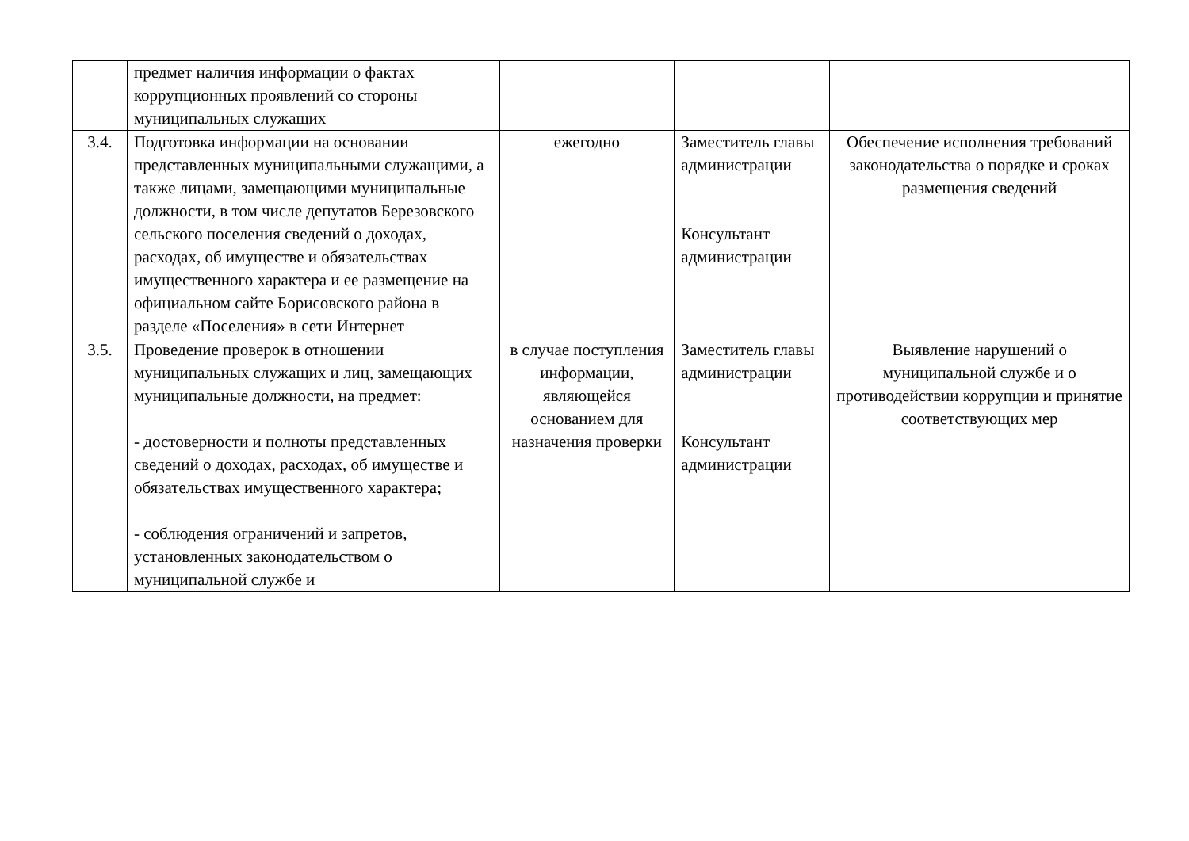| | предмет наличия информации о фактах коррупционных проявлений со стороны муниципальных служащих | | | |
| 3.4. | Подготовка информации на основании представленных муниципальными служащими, а также лицами, замещающими муниципальные должности, в том числе депутатов Березовского сельского поселения сведений о доходах, расходах, об имуществе и обязательствах имущественного характера и ее размещение на официальном сайте Борисовского района в разделе «Поселения» в сети Интернет | ежегодно | Заместитель главы администрации Консультант администрации | Обеспечение исполнения требований законодательства о порядке и сроках размещения сведений |
| 3.5. | Проведение проверок в отношении муниципальных служащих и лиц, замещающих муниципальные должности, на предмет: - достоверности и полноты представленных сведений о доходах, расходах, об имуществе и обязательствах имущественного характера; - соблюдения ограничений и запретов, установленных законодательством о муниципальной службе и | в случае поступления информации, являющейся основанием для назначения проверки | Заместитель главы администрации Консультант администрации | Выявление нарушений о муниципальной службе и о противодействии коррупции и принятие соответствующих мер |